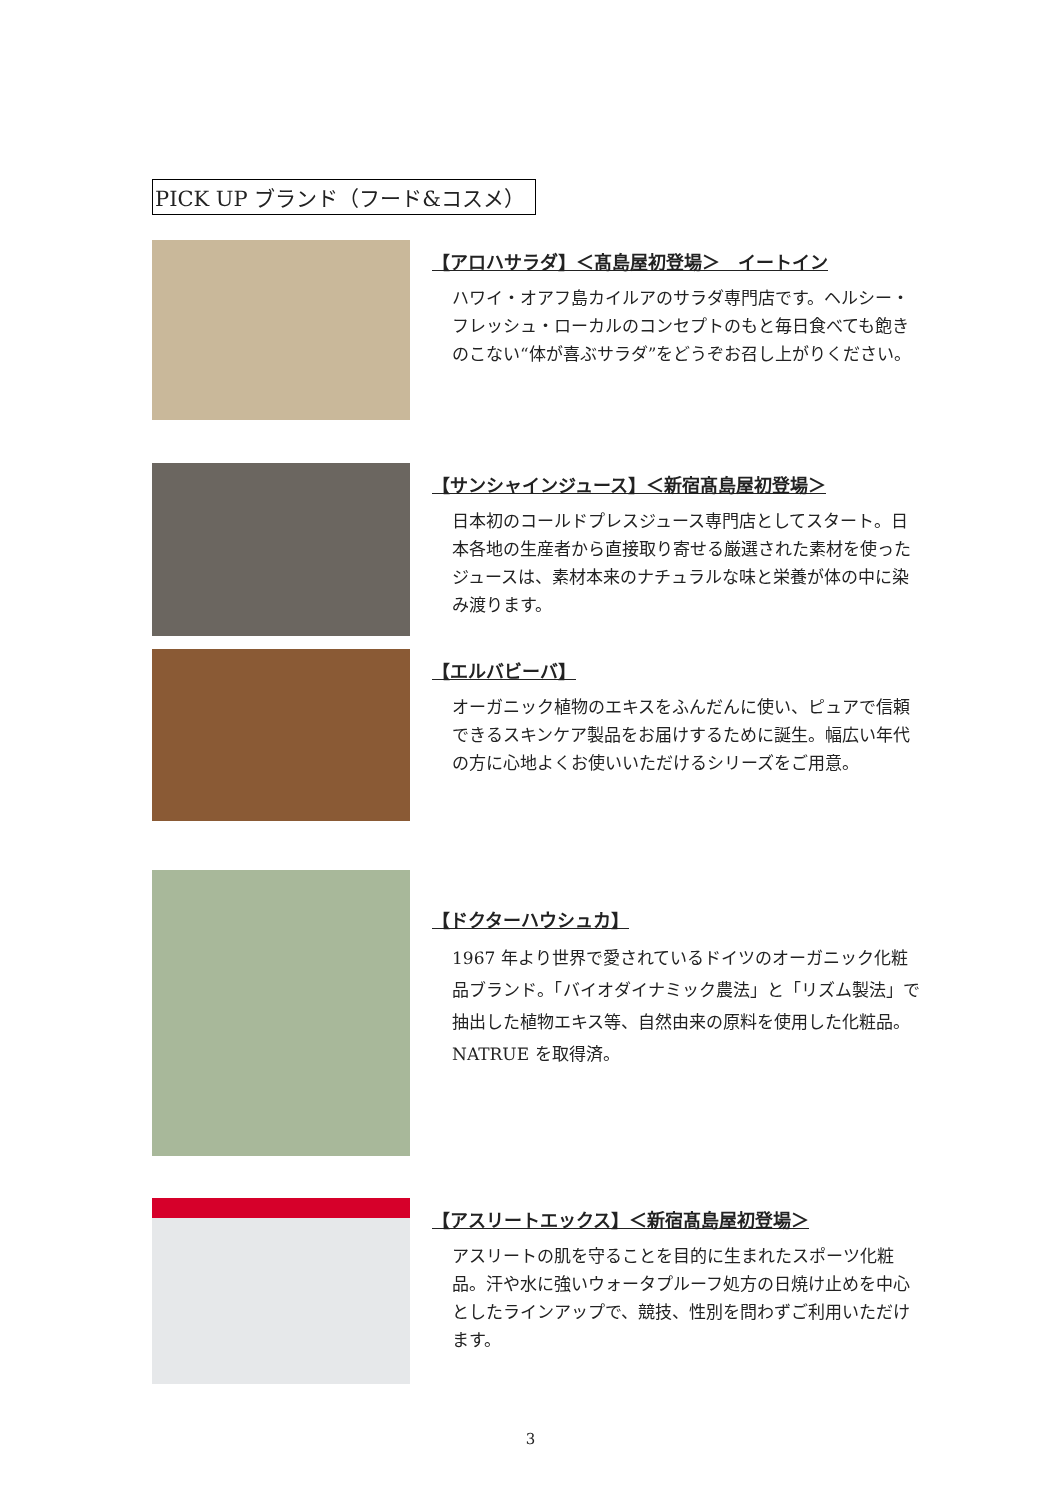PICK UP ブランド（フード&コスメ）
【アロハサラダ】＜髙島屋初登場＞　イートイン
ハワイ・オアフ島カイルアのサラダ専門店です。ヘルシー・フレッシュ・ローカルのコンセプトのもと毎日食べても飽きのこない“体が喜ぶサラダ”をどうぞお召し上がりください。
【サンシャインジュース】＜新宿髙島屋初登場＞
日本初のコールドプレスジュース専門店としてスタート。日本各地の生産者から直接取り寄せる厳選された素材を使ったジュースは、素材本来のナチュラルな味と栄養が体の中に染み渡ります。
【エルバビーバ】
オーガニック植物のエキスをふんだんに使い、ピュアで信頼できるスキンケア製品をお届けするために誕生。幅広い年代の方に心地よくお使いいただけるシリーズをご用意。
【ドクターハウシュカ】
1967 年より世界で愛されているドイツのオーガニック化粧品ブランド。「バイオダイナミック農法」と「リズム製法」で抽出した植物エキス等、自然由来の原料を使用した化粧品。NATRUE を取得済。
【アスリートエックス】＜新宿髙島屋初登場＞
アスリートの肌を守ることを目的に生まれたスポーツ化粧品。汗や水に強いウォータプルーフ処方の日焼け止めを中心としたラインアップで、競技、性別を問わずご利用いただけます。
3